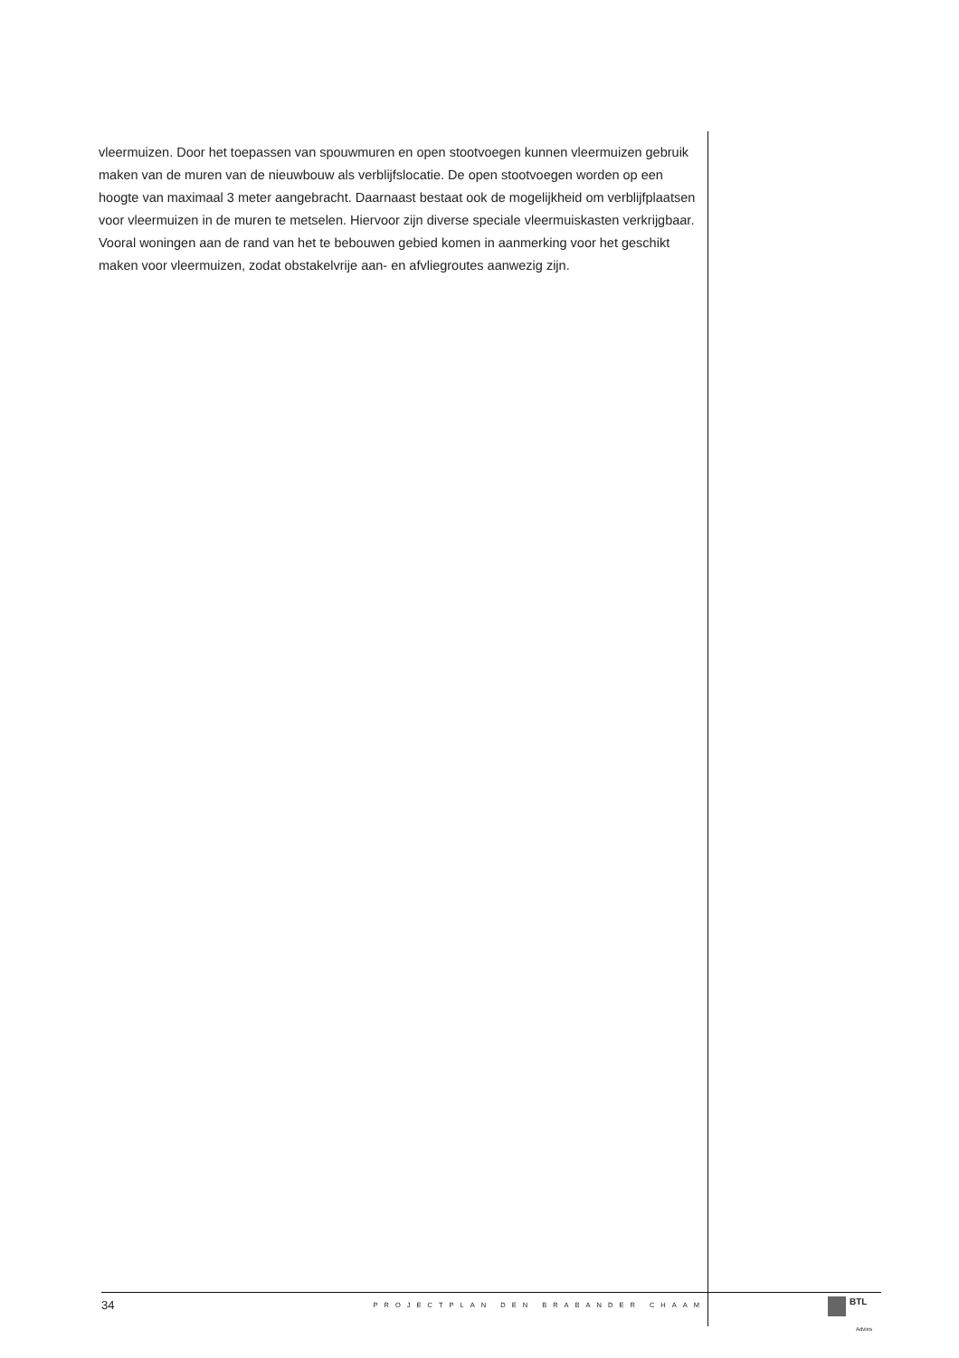vleermuizen. Door het toepassen van spouwmuren en open stootvoegen kunnen vleermuizen gebruik maken van de muren van de nieuwbouw als verblijfslocatie. De open stootvoegen worden op een hoogte van maximaal 3 meter aangebracht. Daarnaast bestaat ook de mogelijkheid om verblijfplaatsen voor vleermuizen in de muren te metselen. Hiervoor zijn diverse speciale vleermuiskasten verkrijgbaar. Vooral woningen aan de rand van het te bebouwen gebied komen in aanmerking voor het geschikt maken voor vleermuizen, zodat obstakelvrije aan- en afvliegroutes aanwezig zijn.
34 PROJECTPLAN DEN BRABANDER CHAAM BTL
Advies